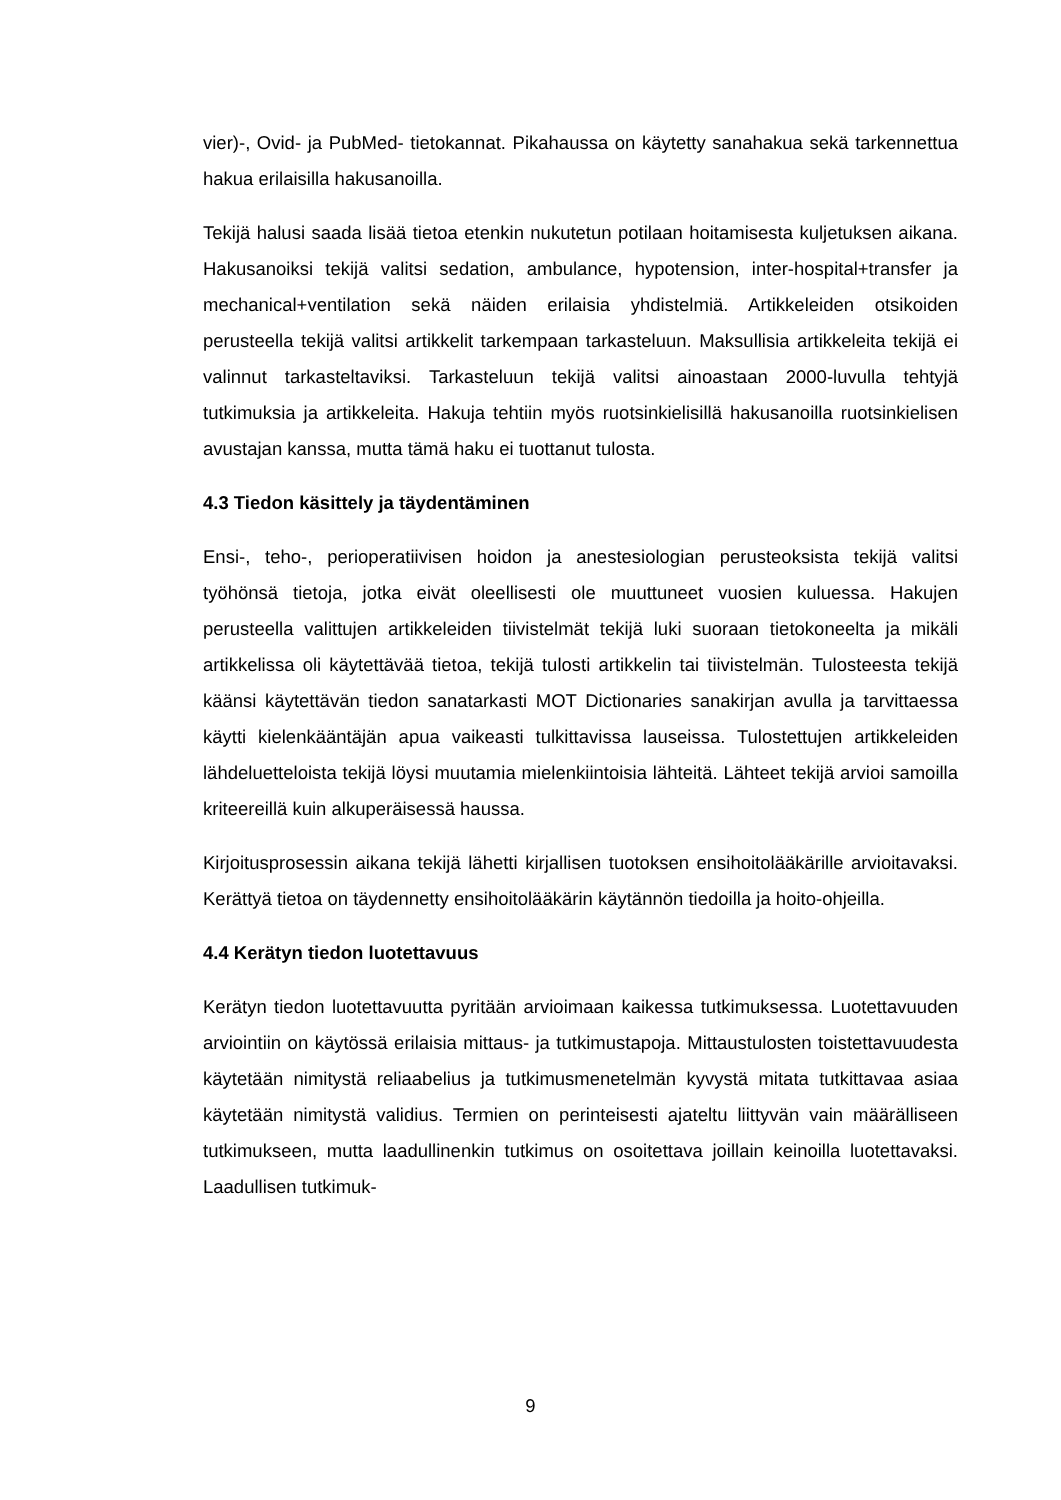vier)-, Ovid- ja PubMed- tietokannat. Pikahaussa on käytetty sanahakua sekä tarkennettua hakua erilaisilla hakusanoilla.
Tekijä halusi saada lisää tietoa etenkin nukutetun potilaan hoitamisesta kuljetuksen aikana. Hakusanoiksi tekijä valitsi sedation, ambulance, hypotension, inter-hospital+transfer ja mechanical+ventilation sekä näiden erilaisia yhdistelmiä. Artikkeleiden otsikoiden perusteella tekijä valitsi artikkelit tarkempaan tarkasteluun. Maksullisia artikkeleita tekijä ei valinnut tarkasteltaviksi. Tarkasteluun tekijä valitsi ainoastaan 2000-luvulla tehtyjä tutkimuksia ja artikkeleita. Hakuja tehtiin myös ruotsinkielisillä hakusanoilla ruotsinkielisen avustajan kanssa, mutta tämä haku ei tuottanut tulosta.
4.3 Tiedon käsittely ja täydentäminen
Ensi-, teho-, perioperatiivisen hoidon ja anestesiologian perusteoksista tekijä valitsi työhönsä tietoja, jotka eivät oleellisesti ole muuttuneet vuosien kuluessa. Hakujen perusteella valittujen artikkeleiden tiivistelmät tekijä luki suoraan tietokoneelta ja mikäli artikkelissa oli käytettävää tietoa, tekijä tulosti artikkelin tai tiivistelmän. Tulosteesta tekijä käänsi käytettävän tiedon sanatarkasti MOT Dictionaries sanakirjan avulla ja tarvittaessa käytti kielenkääntäjän apua vaikeasti tulkittavissa lauseissa. Tulostettujen artikkeleiden lähdeluetteloista tekijä löysi muutamia mielenkiintoisia lähteitä. Lähteet tekijä arvioi samoilla kriteereillä kuin alkuperäisessä haussa.
Kirjoitusprosessin aikana tekijä lähetti kirjallisen tuotoksen ensihoitolääkärille arvioitavaksi. Kerättyä tietoa on täydennetty ensihoitolääkärin käytännön tiedoilla ja hoito-ohjeilla.
4.4 Kerätyn tiedon luotettavuus
Kerätyn tiedon luotettavuutta pyritään arvioimaan kaikessa tutkimuksessa. Luotettavuuden arviointiin on käytössä erilaisia mittaus- ja tutkimustapoja. Mittaustulosten toistettavuudesta käytetään nimitystä reliaabelius ja tutkimusmenetelmän kyvystä mitata tutkittavaa asiaa käytetään nimitystä validius. Termien on perinteisesti ajateltu liittyvän vain määrälliseen tutkimukseen, mutta laadullinenkin tutkimus on osoitettava joillain keinoilla luotettavaksi. Laadullisen tutkimuk-
9